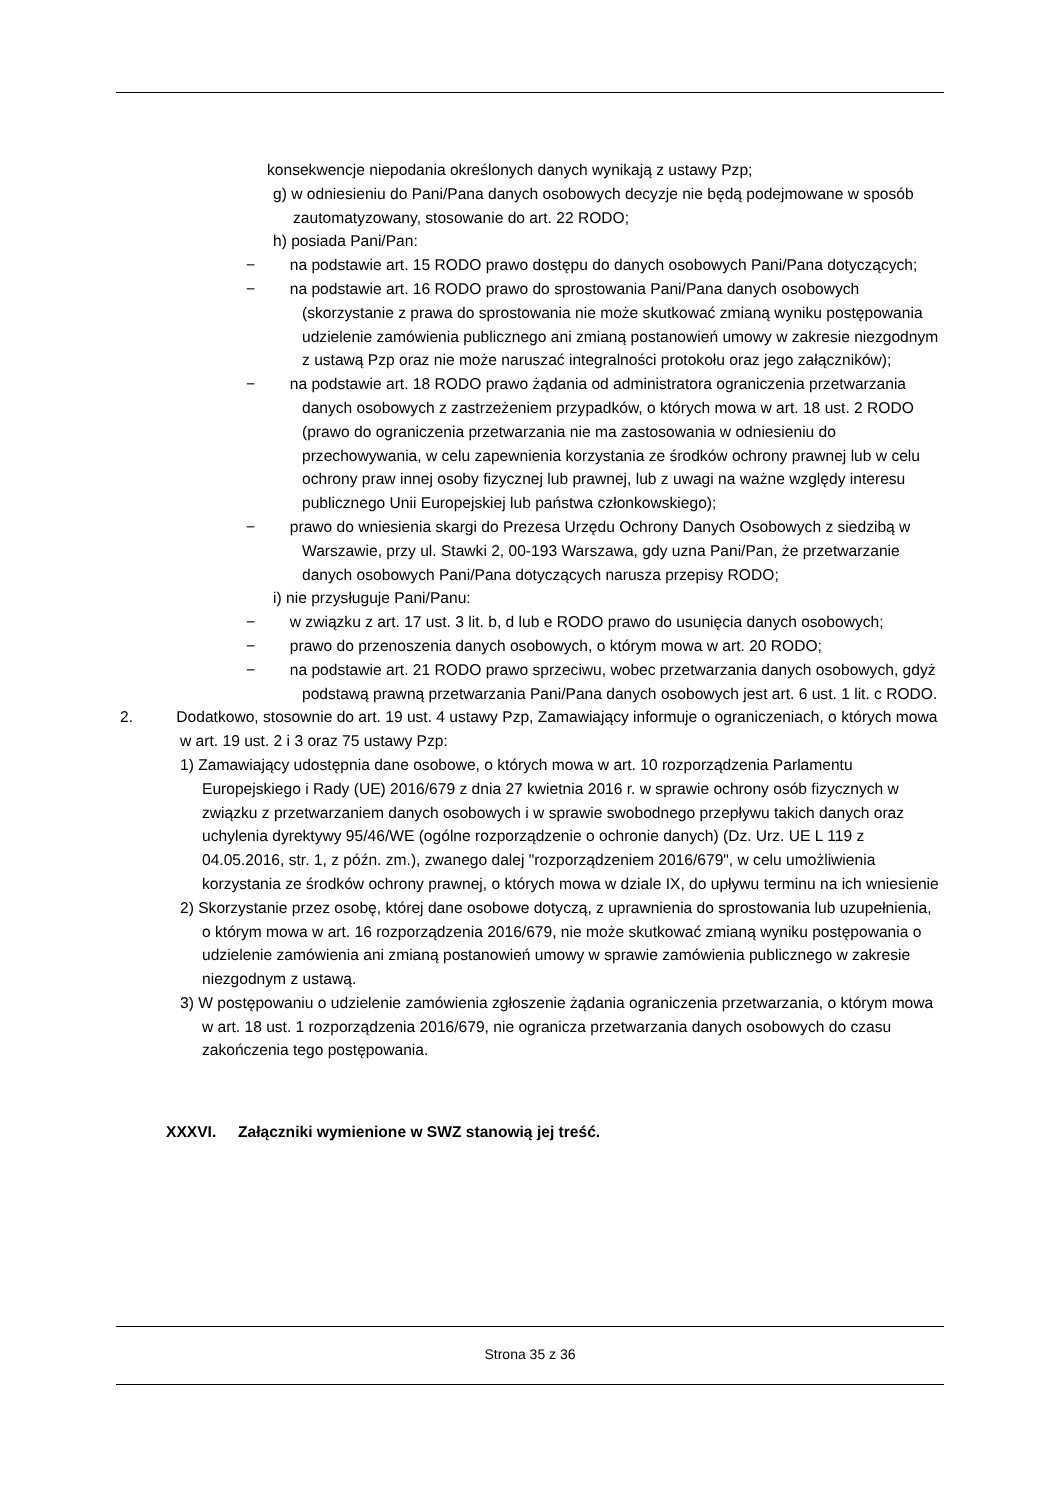konsekwencje niepodania określonych danych wynikają z ustawy Pzp;
g) w odniesieniu do Pani/Pana danych osobowych decyzje nie będą podejmowane w sposób zautomatyzowany, stosowanie do art. 22 RODO;
h) posiada Pani/Pan:
− na podstawie art. 15 RODO prawo dostępu do danych osobowych Pani/Pana dotyczących;
− na podstawie art. 16 RODO prawo do sprostowania Pani/Pana danych osobowych (skorzystanie z prawa do sprostowania nie może skutkować zmianą wyniku postępowania udzielenie zamówienia publicznego ani zmianą postanowień umowy w zakresie niezgodnym z ustawą Pzp oraz nie może naruszać integralności protokołu oraz jego załączników);
− na podstawie art. 18 RODO prawo żądania od administratora ograniczenia przetwarzania danych osobowych z zastrzeżeniem przypadków, o których mowa w art. 18 ust. 2 RODO (prawo do ograniczenia przetwarzania nie ma zastosowania w odniesieniu do przechowywania, w celu zapewnienia korzystania ze środków ochrony prawnej lub w celu ochrony praw innej osoby fizycznej lub prawnej, lub z uwagi na ważne względy interesu publicznego Unii Europejskiej lub państwa członkowskiego);
− prawo do wniesienia skargi do Prezesa Urzędu Ochrony Danych Osobowych z siedzibą w Warszawie, przy ul. Stawki 2, 00-193 Warszawa, gdy uzna Pani/Pan, że przetwarzanie danych osobowych Pani/Pana dotyczących narusza przepisy RODO;
i) nie przysługuje Pani/Panu:
− w związku z art. 17 ust. 3 lit. b, d lub e RODO prawo do usunięcia danych osobowych;
− prawo do przenoszenia danych osobowych, o którym mowa w art. 20 RODO;
− na podstawie art. 21 RODO prawo sprzeciwu, wobec przetwarzania danych osobowych, gdyż podstawą prawną przetwarzania Pani/Pana danych osobowych jest art. 6 ust. 1 lit. c RODO.
2. Dodatkowo, stosownie do art. 19 ust. 4 ustawy Pzp, Zamawiający informuje o ograniczeniach, o których mowa w art. 19 ust. 2 i 3 oraz 75 ustawy Pzp:
1) Zamawiający udostępnia dane osobowe, o których mowa w art. 10 rozporządzenia Parlamentu Europejskiego i Rady (UE) 2016/679 z dnia 27 kwietnia 2016 r. w sprawie ochrony osób fizycznych w związku z przetwarzaniem danych osobowych i w sprawie swobodnego przepływu takich danych oraz uchylenia dyrektywy 95/46/WE (ogólne rozporządzenie o ochronie danych) (Dz. Urz. UE L 119 z 04.05.2016, str. 1, z późn. zm.), zwanego dalej "rozporządzeniem 2016/679", w celu umożliwienia korzystania ze środków ochrony prawnej, o których mowa w dziale IX, do upływu terminu na ich wniesienie
2) Skorzystanie przez osobę, której dane osobowe dotyczą, z uprawnienia do sprostowania lub uzupełnienia, o którym mowa w art. 16 rozporządzenia 2016/679, nie może skutkować zmianą wyniku postępowania o udzielenie zamówienia ani zmianą postanowień umowy w sprawie zamówienia publicznego w zakresie niezgodnym z ustawą.
3) W postępowaniu o udzielenie zamówienia zgłoszenie żądania ograniczenia przetwarzania, o którym mowa w art. 18 ust. 1 rozporządzenia 2016/679, nie ogranicza przetwarzania danych osobowych do czasu zakończenia tego postępowania.
XXXVI. Załączniki wymienione w SWZ stanowią jej treść.
Strona 35 z 36